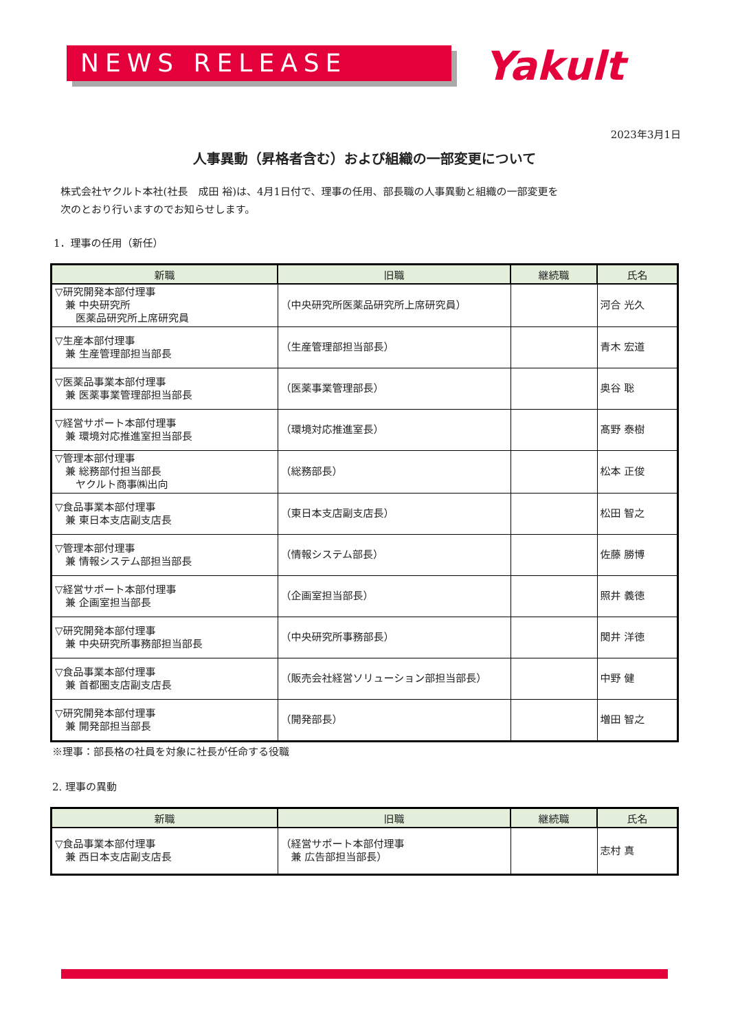NEWS RELEASE Yakult
2023年3月1日
人事異動（昇格者含む）および組織の一部変更について
株式会社ヤクルト本社(社長　成田 裕)は、4月1日付で、理事の任用、部長職の人事異動と組織の一部変更を
次のとおり行いますのでお知らせします。
1．理事の任用（新任）
| 新職 | 旧職 | 継続職 | 氏名 |
| --- | --- | --- | --- |
| ▽研究開発本部付理事 兼 中央研究所 医薬品研究所上席研究員 | （中央研究所医薬品研究所上席研究員） | | 河合 光久 |
| ▽生産本部付理事 兼 生産管理部担当部長 | （生産管理部担当部長） | | 青木 宏道 |
| ▽医薬品事業本部付理事 兼 医薬事業管理部担当部長 | （医薬事業管理部長） | | 奥谷 聡 |
| ▽経営サポート本部付理事 兼 環境対応推進室担当部長 | （環境対応推進室長） | | 髙野 泰樹 |
| ▽管理本部付理事 兼 総務部付担当部長 ヤクルト商事㈱出向 | （総務部長） | | 松本 正俊 |
| ▽食品事業本部付理事 兼 東日本支店副支店長 | （東日本支店副支店長） | | 松田 智之 |
| ▽管理本部付理事 兼 情報システム部担当部長 | （情報システム部長） | | 佐藤 勝博 |
| ▽経営サポート本部付理事 兼 企画室担当部長 | （企画室担当部長） | | 照井 義徳 |
| ▽研究開発本部付理事 兼 中央研究所事務部担当部長 | （中央研究所事務部長） | | 関井 洋徳 |
| ▽食品事業本部付理事 兼 首都圏支店副支店長 | （販売会社経営ソリューション部担当部長） | | 中野 健 |
| ▽研究開発本部付理事 兼 開発部担当部長 | （開発部長） | | 増田 智之 |
※理事：部長格の社員を対象に社長が任命する役職
2. 理事の異動
| 新職 | 旧職 | 継続職 | 氏名 |
| --- | --- | --- | --- |
| ▽食品事業本部付理事 兼 西日本支店副支店長 | （経営サポート本部付理事 兼 広告部担当部長） | | 志村 真 |